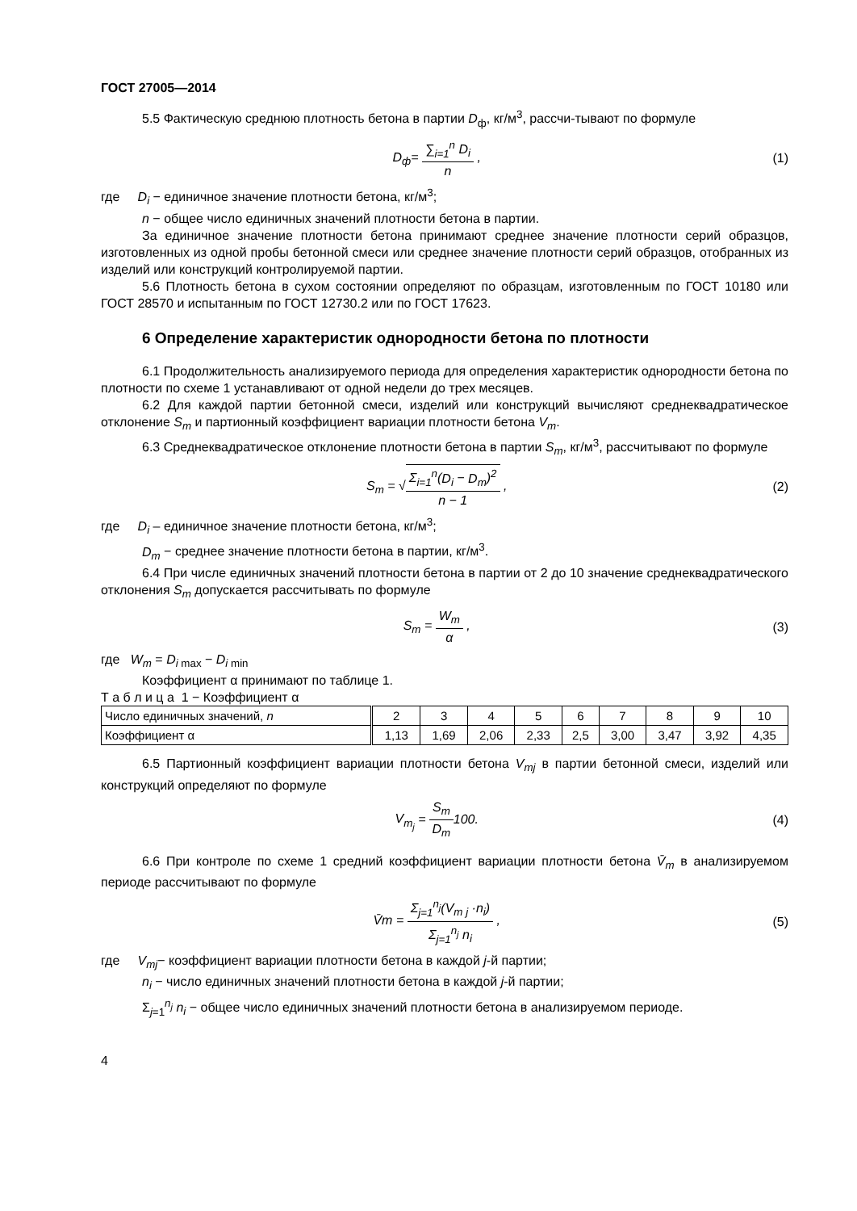ГОСТ 27005—2014
5.5 Фактическую среднюю плотность бетона в партии D<sub>ф</sub>, кг/м<sup>3</sup>, рассчи-тывают по формуле
D<sub>ф</sub>= ∑<sub>i=1</sub><sup>n</sup> D<sub>i</sub> n , (1)
где D<sub>i</sub> − единичное значение плотности бетона, кг/м<sup>3</sup>;
n − общее число единичных значений плотности бетона в партии.
За единичное значение плотности бетона принимают среднее значение плотности серий образцов, изготовленных из одной пробы бетонной смеси или среднее значение плотности серий образцов, отобранных из изделий или конструкций контролируемой партии.
5.6 Плотность бетона в сухом состоянии определяют по образцам, изготовленным по ГОСТ 10180 или ГОСТ 28570 и испытанным по ГОСТ 12730.2 или по ГОСТ 17623.
6 Определение характеристик однородности бетона по плотности
6.1 Продолжительность анализируемого периода для определения характеристик однородности бетона по плотности по схеме 1 устанавливают от одной недели до трех месяцев.
6.2 Для каждой партии бетонной смеси, изделий или конструкций вычисляют среднеквадратическое отклонение S<sub>m</sub> и партионный коэффициент вариации плотности бетона V<sub>m</sub>.
6.3 Среднеквадратическое отклонение плотности бетона в партии S<sub>m</sub>, кг/м<sup>3</sup>, рассчитывают по формуле
S<sub>m</sub> = √Σ<sub>i=1</sub><sup>n</sup>(D<sub>i</sub> − D<sub>m</sub>)<sup>2</sup> n − 1 , (2)
где D<sub>i</sub> – единичное значение плотности бетона, кг/м<sup>3</sup>;
D<sub>m</sub> − среднее значение плотности бетона в партии, кг/м<sup>3</sup>.
6.4 При числе единичных значений плотности бетона в партии от 2 до 10 значение среднеквадратического отклонения S<sub>m</sub> допускается рассчитывать по формуле
S<sub>m</sub> = W<sub>m</sub> α , (3)
где W<sub>m</sub> = D<sub>i</sub><sub>max</sub> − D<sub>i</sub><sub>min</sub>
Коэффициент α принимают по таблице 1.
Т а б л и ц а 1 − Коэффициент α
| Число единичных значений, n | 2 | 3 | 4 | 5 | 6 | 7 | 8 | 9 | 10 |
| Коэффициент α | 1,13 | 1,69 | 2,06 | 2,33 | 2,5 | 3,00 | 3,47 | 3,92 | 4,35 |
6.5 Партионный коэффициент вариации плотности бетона V<sub>mj</sub> в партии бетонной смеси, изделий или конструкций определяют по формуле
V<sub>m<sub>j</sub></sub> = S<sub>m</sub> D<sub>m</sub>100. (4)
6.6 При контроле по схеме 1 средний коэффициент вариации плотности бетона V̄<sub>m</sub> в анализируемом периоде рассчитывают по формуле
V̄m = Σ<sub>j=1</sub><sup>n<sub>j</sub></sup>(V<sub>m j</sub> ·n<sub>i</sub>) Σ<sub>j=1</sub><sup>n<sub>j</sub></sup> n<sub>i</sub> ,
(5)
где V<sub>mj</sub>− коэффициент вариации плотности бетона в каждой j-й партии;
n<sub>i</sub> − число единичных значений плотности бетона в каждой j-й партии;
Σ<sub>j=1</sub><sup>n<sub>j</sub></sup> n<sub>i</sub> − общее число единичных значений плотности бетона в анализируемом периоде.
4